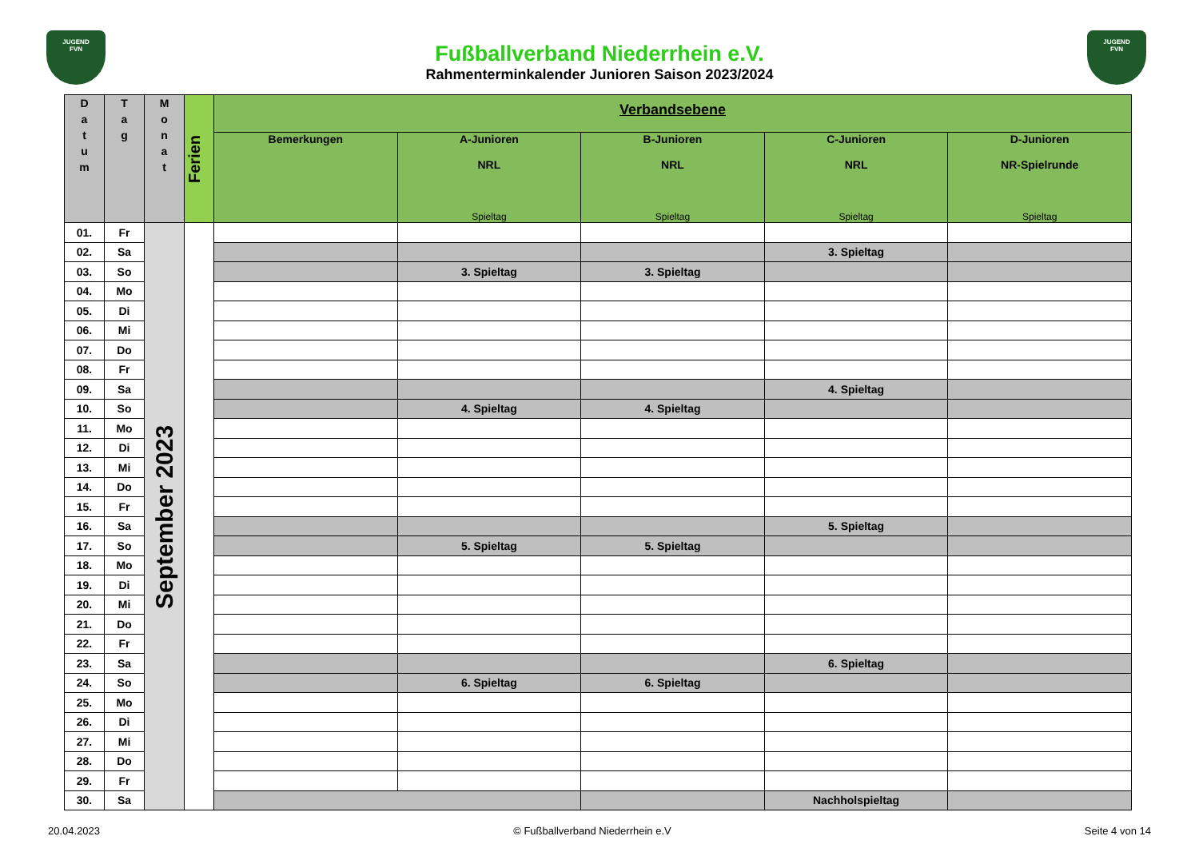JUGEND
FVN
JUGEND
FVN
Fußballverband Niederrhein e.V.
Rahmenterminkalender Junioren Saison 2023/2024
| D a t u m | T a g | M o n a t | Ferien | Verbandsebene | | | | |
| --- | --- | --- | --- | --- | --- | --- | --- | --- |
| | | | | Bemerkungen | A-Junioren NRL Spieltag | B-Junioren NRL Spieltag | C-Junioren NRL Spieltag | D-Junioren NR-Spielrunde Spieltag |
| 01. | Fr | September 2023 | | | | | | |
| 02. | Sa | | | | | | 3. Spieltag | |
| 03. | So | | | | 3. Spieltag | 3. Spieltag | | |
| 04. | Mo | | | | | | | |
| 05. | Di | | | | | | | |
| 06. | Mi | | | | | | | |
| 07. | Do | | | | | | | |
| 08. | Fr | | | | | | | |
| 09. | Sa | | | | | | 4. Spieltag | |
| 10. | So | | | | 4. Spieltag | 4. Spieltag | | |
| 11. | Mo | | | | | | | |
| 12. | Di | | | | | | | |
| 13. | Mi | | | | | | | |
| 14. | Do | | | | | | | |
| 15. | Fr | | | | | | | |
| 16. | Sa | | | | | | 5. Spieltag | |
| 17. | So | | | | 5. Spieltag | 5. Spieltag | | |
| 18. | Mo | | | | | | | |
| 19. | Di | | | | | | | |
| 20. | Mi | | | | | | | |
| 21. | Do | | | | | | | |
| 22. | Fr | | | | | | | |
| 23. | Sa | | | | | | 6. Spieltag | |
| 24. | So | | | | 6. Spieltag | 6. Spieltag | | |
| 25. | Mo | | | | | | | |
| 26. | Di | | | | | | | |
| 27. | Mi | | | | | | | |
| 28. | Do | | | | | | | |
| 29. | Fr | | | | | | | |
| 30. | Sa | | | | | | Nachholspieltag | |
20.04.2023 © Fußballverband Niederrhein e.V Seite 4 von 14